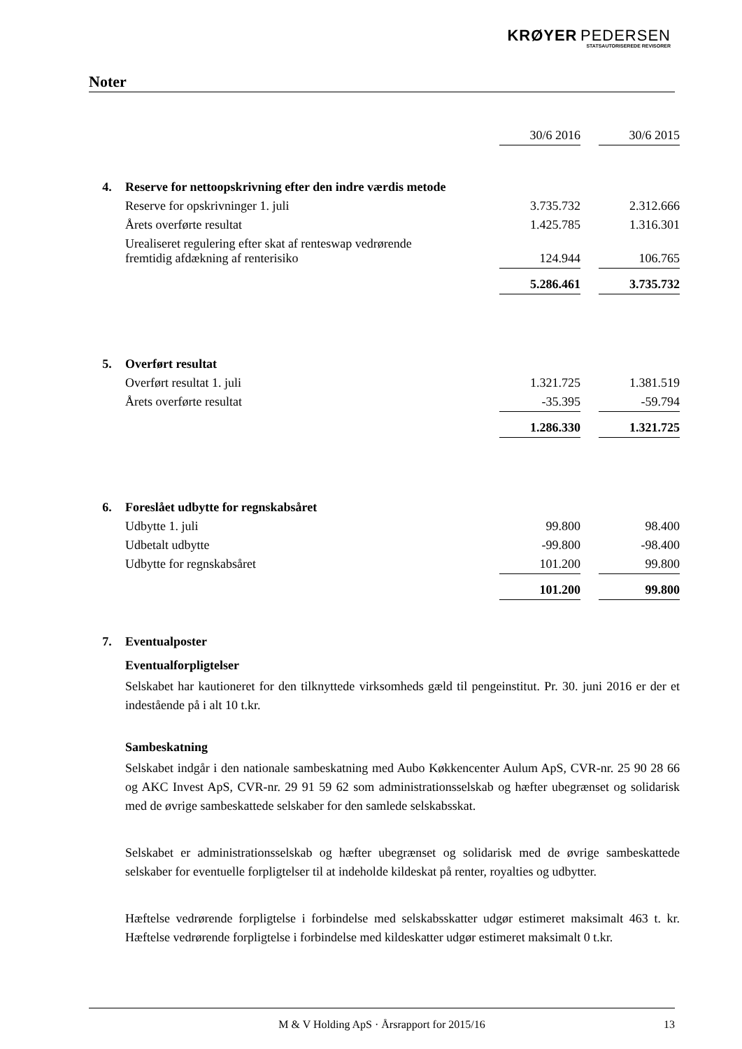KRØYER PEDERSEN
STATSAUTORISEREDE REVISORER
Noter
| | | 30/6 2016 | | 30/6 2015 |
| 4. | Reserve for nettoopskrivning efter den indre værdis metode | | | |
| | Reserve for opskrivninger 1. juli | 3.735.732 | | 2.312.666 |
| | Årets overførte resultat | 1.425.785 | | 1.316.301 |
| | Urealiseret regulering efter skat af renteswap vedrørende fremtidig afdækning af renterisiko | 124.944 | | 106.765 |
| | | 5.286.461 | | 3.735.732 |
| 5. | Overført resultat | | | |
| | Overført resultat 1. juli | 1.321.725 | | 1.381.519 |
| | Årets overførte resultat | -35.395 | | -59.794 |
| | | 1.286.330 | | 1.321.725 |
| 6. | Foreslået udbytte for regnskabsåret | | | |
| | Udbytte 1. juli | 99.800 | | 98.400 |
| | Udbetalt udbytte | -99.800 | | -98.400 |
| | Udbytte for regnskabsåret | 101.200 | | 99.800 |
| | | 101.200 | | 99.800 |
| 7. | Eventualposter | | | |
Eventualforpligtelser
Selskabet har kautioneret for den tilknyttede virksomheds gæld til pengeinstitut. Pr. 30. juni 2016 er der et indestående på i alt 10 t.kr.
Sambeskatning
Selskabet indgår i den nationale sambeskatning med Aubo Køkkencenter Aulum ApS, CVR-nr. 25 90 28 66 og AKC Invest ApS, CVR-nr. 29 91 59 62 som administrationsselskab og hæfter ubegrænset og solidarisk med de øvrige sambeskattede selskaber for den samlede selskabsskat.
Selskabet er administrationsselskab og hæfter ubegrænset og solidarisk med de øvrige sambeskattede selskaber for eventuelle forpligtelser til at indeholde kildeskat på renter, royalties og udbytter.
Hæftelse vedrørende forpligtelse i forbindelse med selskabsskatter udgør estimeret maksimalt 463 t. kr. Hæftelse vedrørende forpligtelse i forbindelse med kildeskatter udgør estimeret maksimalt 0 t.kr.
M & V Holding ApS · Årsrapport for 2015/16 13